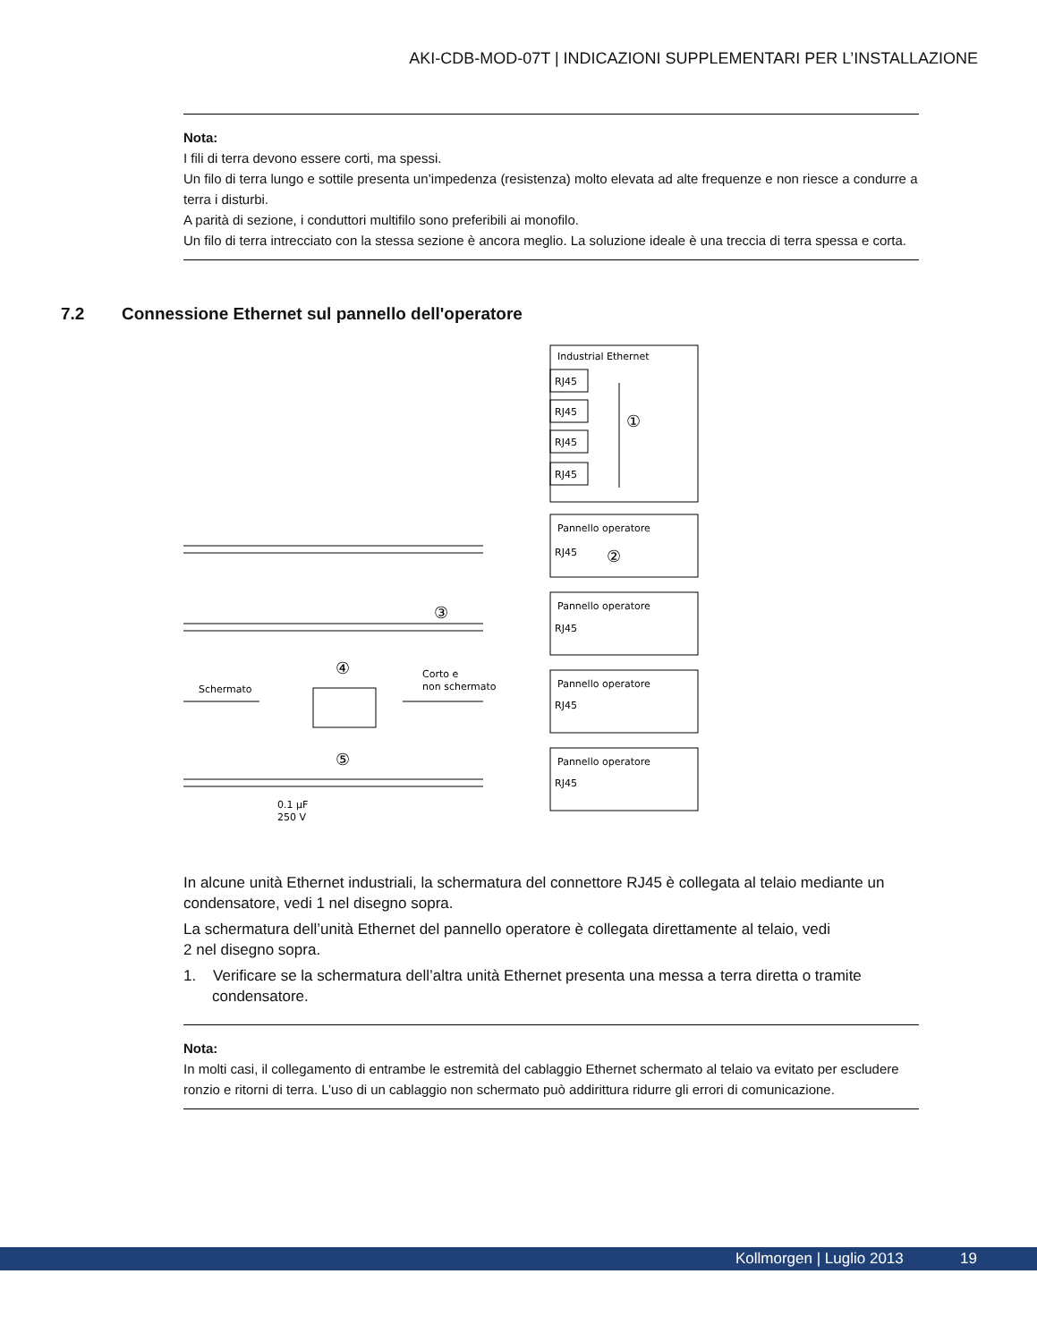AKI-CDB-MOD-07T | INDICAZIONI SUPPLEMENTARI PER L’INSTALLAZIONE
Nota:
I fili di terra devono essere corti, ma spessi.
Un filo di terra lungo e sottile presenta un’impedenza (resistenza) molto elevata ad alte frequenze e non riesce a condurre a terra i disturbi.
A parità di sezione, i conduttori multifilo sono preferibili ai monofilo.
Un filo di terra intrecciato con la stessa sezione è ancora meglio. La soluzione ideale è una treccia di terra spessa e corta.
7.2 Connessione Ethernet sul pannello dell'operatore
Industrial Ethernet
RJ45
RJ45
RJ45
RJ45
①
Pannello operatore
RJ45
②
Pannello operatore
RJ45
③
Pannello operatore
RJ45
④
Schermato
Corto e
non schermato
Pannello operatore
RJ45
⑤
0.1 µF
250 V
In alcune unità Ethernet industriali, la schermatura del connettore RJ45 è collegata al telaio mediante un condensatore, vedi 1 nel disegno sopra.
La schermatura dell’unità Ethernet del pannello operatore è collegata direttamente al telaio, vedi
2 nel disegno sopra.
1. Verificare se la schermatura dell’altra unità Ethernet presenta una messa a terra diretta o tramite condensatore.
Nota:
In molti casi, il collegamento di entrambe le estremità del cablaggio Ethernet schermato al telaio va evitato per escludere ronzio e ritorni di terra. L’uso di un cablaggio non schermato può addirittura ridurre gli errori di comunicazione.
Kollmorgen | Luglio 2013 19